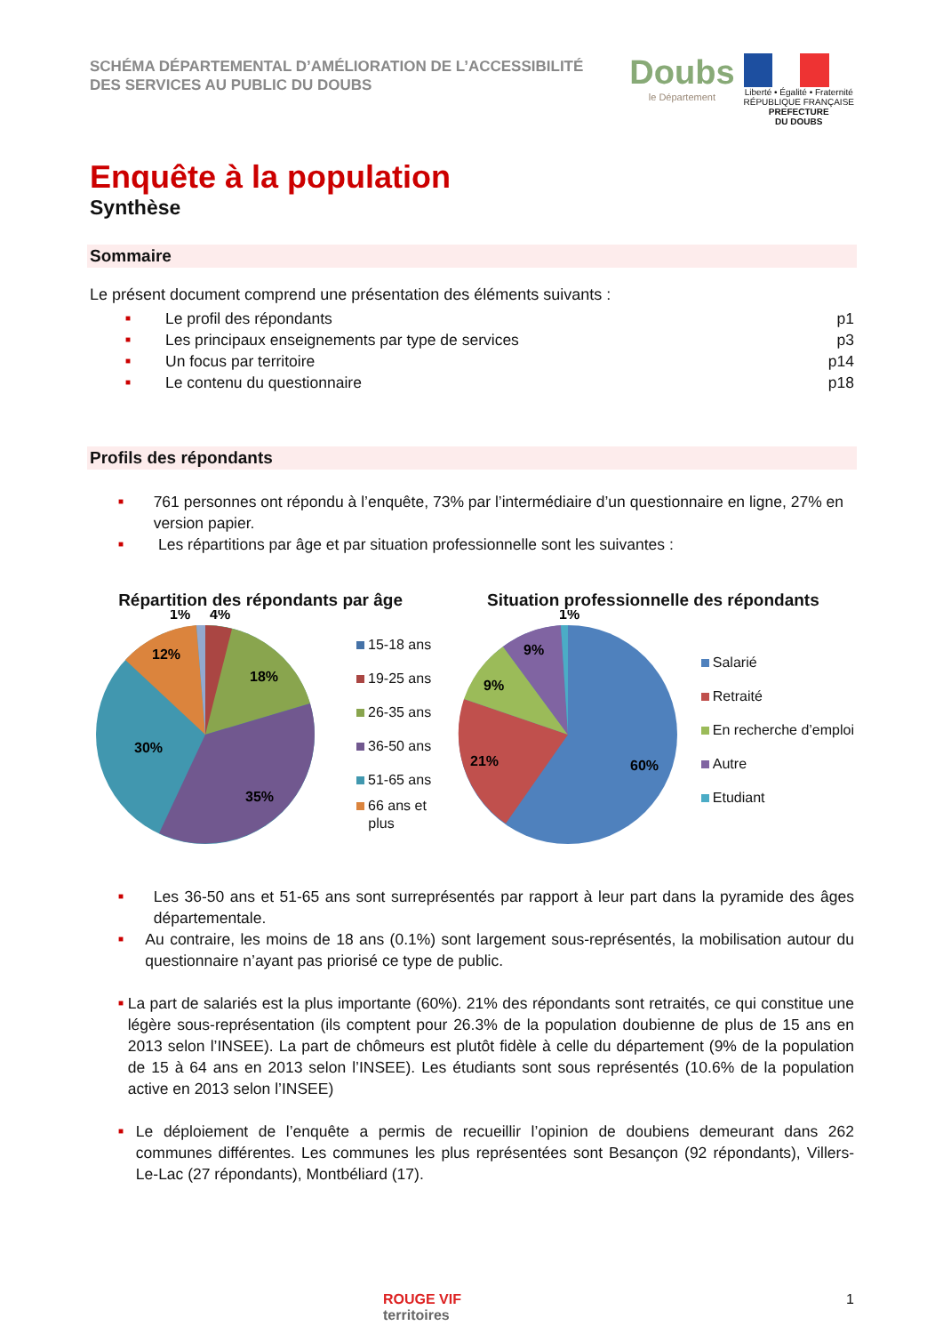SCHÉMA DÉPARTEMENTAL D’AMÉLIORATION DE L’ACCESSIBILITÉ
DES SERVICES AU PUBLIC DU DOUBS
Doubs
le Département
Liberté • Égalité • Fraternité
RÉPUBLIQUE FRANÇAISE
PREFECTURE
DU DOUBS
Enquête à la population
Synthèse
Sommaire
Le présent document comprend une présentation des éléments suivants :
■ Le profil des répondants p1
■ Les principaux enseignements par type de services p3
■ Un focus par territoire p14
■ Le contenu du questionnaire p18
Profils des répondants
■ 761 personnes ont répondu à l’enquête, 73% par l’intermédiaire d’un questionnaire en ligne, 27% en version papier.
■ Les répartitions par âge et par situation professionnelle sont les suivantes :
Répartition des répondants par âge
30%
35%
18%
12%
1%
4%
15-18 ans
19-25 ans
26-35 ans
36-50 ans
51-65 ans
66 ans et
plus
Situation professionnelle des répondants
60%
21%
9%
9%
1%
Salarié
Retraité
En recherche d’emploi
Autre
Etudiant
■ Les 36-50 ans et 51-65 ans sont surreprésentés par rapport à leur part dans la pyramide des âges départementale.
■ Au contraire, les moins de 18 ans (0.1%) sont largement sous-représentés, la mobilisation autour du questionnaire n’ayant pas priorisé ce type de public.
■ La part de salariés est la plus importante (60%). 21% des répondants sont retraités, ce qui constitue une légère sous-représentation (ils comptent pour 26.3% de la population doubienne de plus de 15 ans en 2013 selon l’INSEE). La part de chômeurs est plutôt fidèle à celle du département (9% de la population de 15 à 64 ans en 2013 selon l’INSEE). Les étudiants sont sous représentés (10.6% de la population active en 2013 selon l’INSEE)
■ Le déploiement de l’enquête a permis de recueillir l’opinion de doubiens demeurant dans 262 communes différentes. Les communes les plus représentées sont Besançon (92 répondants), Villers-Le-Lac (27 répondants), Montbéliard (17).
ROUGE VIF
territoires
1